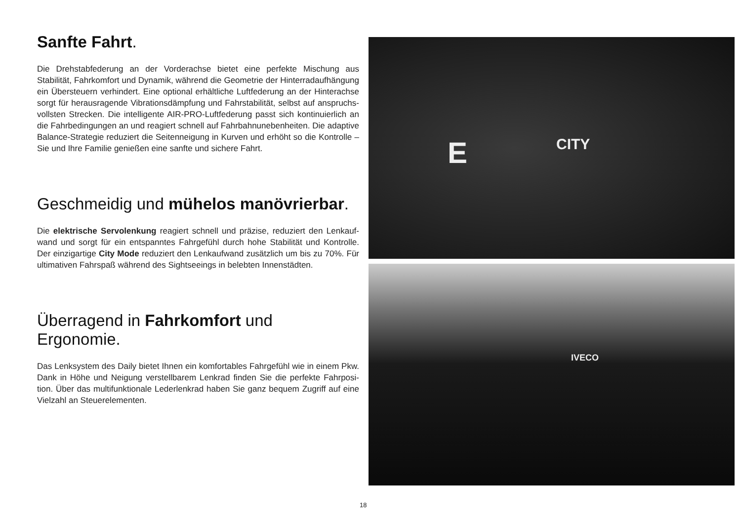Sanfte Fahrt.
Die Drehstabfederung an der Vorderachse bietet eine perfekte Mischung aus Stabilität, Fahrkomfort und Dynamik, während die Geometrie der Hinterradaufhängung ein Übersteuern verhindert. Eine optional erhältliche Luftfederung an der Hinterachse sorgt für herausragende Vibrationsdämpfung und Fahrstabilität, selbst auf anspruchs­vollsten Strecken. Die intelligente AIR-PRO-Luftfederung passt sich kontinuierlich an die Fahrbedingungen an und reagiert schnell auf Fahrbahnunebenheiten. Die adaptive Balance-Strategie reduziert die Seitenneigung in Kurven und erhöht so die Kontrolle – Sie und Ihre Familie genießen eine sanfte und sichere Fahrt.
Geschmeidig und mühelos manövrierbar.
Die elektrische Servolenkung reagiert schnell und präzise, reduziert den Lenkauf­wand und sorgt für ein entspanntes Fahrgefühl durch hohe Stabilität und Kontrolle. Der einzigartige City Mode reduziert den Lenkaufwand zusätzlich um bis zu 70%. Für ultimativen Fahrspaß während des Sightseeings in belebten Innenstädten.
Überragend in Fahrkomfort und Ergonomie.
Das Lenksystem des Daily bietet Ihnen ein komfortables Fahrgefühl wie in einem Pkw. Dank in Höhe und Neigung verstellbarem Lenkrad finden Sie die perfekte Fahrposi­tion. Über das multifunktionale Lederlenkrad haben Sie ganz bequem Zugriff auf eine Vielzahl an Steuerelementen.
E CITY
IVECO
18